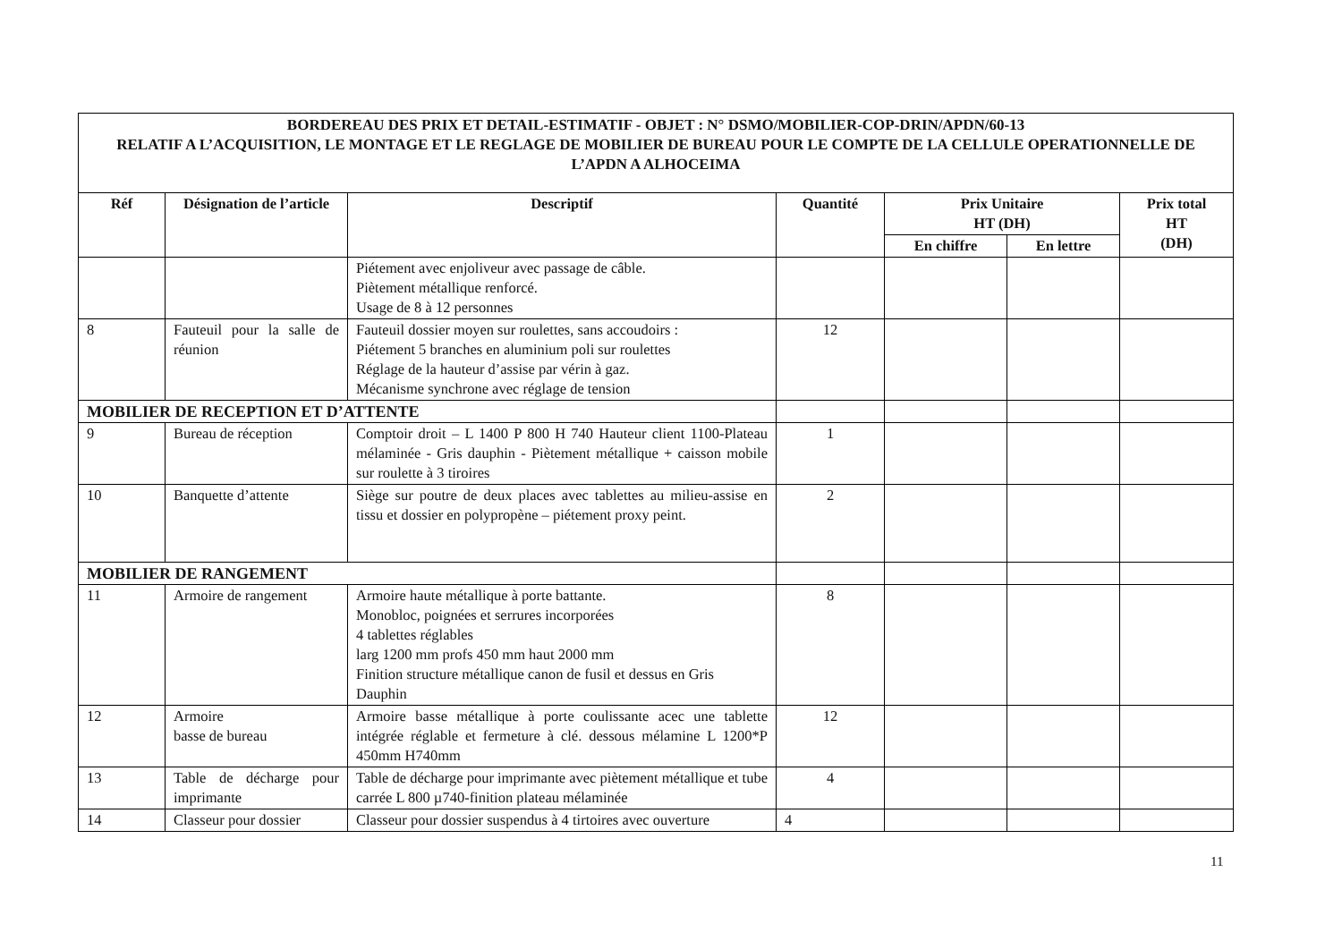| BORDEREAU DES PRIX ET DETAIL-ESTIMATIF - OBJET : N° DSMO/MOBILIER-COP-DRIN/APDN/60-13 RELATIF A L’ACQUISITION, LE MONTAGE ET LE REGLAGE DE MOBILIER DE BUREAU POUR LE COMPTE DE LA CELLULE OPERATIONNELLE DE L’APDN A ALHOCEIMA | | | | | | |
| Réf | Désignation de l’article | Descriptif | Quantité | Prix Unitaire HT (DH) | | Prix total HT (DH) |
| | | | | En chiffre | En lettre | |
| | | Piétement avec enjoliveur avec passage de câble. Piètement métallique renforcé. Usage de 8 à 12 personnes | | | | |
| 8 | Fauteuil pour la salle de réunion | Fauteuil dossier moyen sur roulettes, sans accoudoirs : Piétement 5 branches en aluminium poli sur roulettes Réglage de la hauteur d’assise par vérin à gaz. Mécanisme synchrone avec réglage de tension | 12 | | | |
| MOBILIER DE RECEPTION ET D’ATTENTE | | | | | | |
| 9 | Bureau de réception | Comptoir droit – L 1400 P 800 H 740 Hauteur client 1100-Plateau mélaminée - Gris dauphin - Piètement métallique + caisson mobile sur roulette à 3 tiroires | 1 | | | |
| 10 | Banquette d’attente | Siège sur poutre de deux places avec tablettes au milieu-assise en tissu et dossier en polypropène – piétement proxy peint. | 2 | | | |
| MOBILIER DE RANGEMENT | | | | | | |
| 11 | Armoire de rangement | Armoire haute métallique à porte battante. Monobloc, poignées et serrures incorporées 4 tablettes réglables larg 1200 mm profs 450 mm haut 2000 mm Finition structure métallique canon de fusil et dessus en Gris Dauphin | 8 | | | |
| 12 | Armoire basse de bureau | Armoire basse métallique à porte coulissante acec une tablette intégrée réglable et fermeture à clé. dessous mélamine L 1200*P 450mm H740mm | 12 | | | |
| 13 | Table de décharge pour imprimante | Table de décharge pour imprimante avec pièteme­nt métallique et tube carrée L 800 µ740-finition plateau mélaminée | 4 | | | |
| 14 | Classeur pour dossier | Classeur pour dossier suspendus à 4 tirtoires avec ouverture | 4 | | | |
11